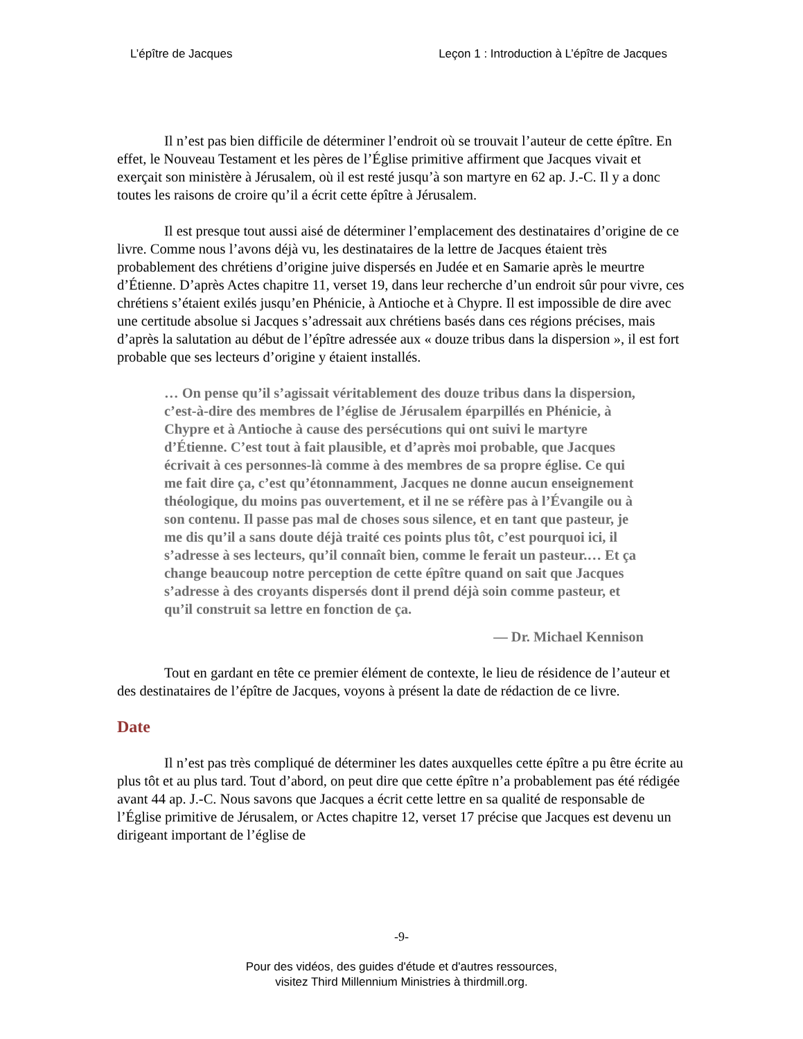L’épître de Jacques Leçon 1 : Introduction à L’épître de Jacques
Il n’est pas bien difficile de déterminer l’endroit où se trouvait l’auteur de cette épître. En effet, le Nouveau Testament et les pères de l’Église primitive affirment que Jacques vivait et exerçait son ministère à Jérusalem, où il est resté jusqu’à son martyre en 62 ap. J.-C. Il y a donc toutes les raisons de croire qu’il a écrit cette épître à Jérusalem.
Il est presque tout aussi aisé de déterminer l’emplacement des destinataires d’origine de ce livre. Comme nous l’avons déjà vu, les destinataires de la lettre de Jacques étaient très probablement des chrétiens d’origine juive dispersés en Judée et en Samarie après le meurtre d’Étienne. D’après Actes chapitre 11, verset 19, dans leur recherche d’un endroit sûr pour vivre, ces chrétiens s’étaient exilés jusqu’en Phénicie, à Antioche et à Chypre. Il est impossible de dire avec une certitude absolue si Jacques s’adressait aux chrétiens basés dans ces régions précises, mais d’après la salutation au début de l’épître adressée aux « douze tribus dans la dispersion », il est fort probable que ses lecteurs d’origine y étaient installés.
… On pense qu’il s’agissait véritablement des douze tribus dans la dispersion, c’est-à-dire des membres de l’église de Jérusalem éparpillés en Phénicie, à Chypre et à Antioche à cause des persécutions qui ont suivi le martyre d’Étienne. C’est tout à fait plausible, et d’après moi probable, que Jacques écrivait à ces personnes-là comme à des membres de sa propre église. Ce qui me fait dire ça, c’est qu’étonnamment, Jacques ne donne aucun enseignement théologique, du moins pas ouvertement, et il ne se réfère pas à l’Évangile ou à son contenu. Il passe pas mal de choses sous silence, et en tant que pasteur, je me dis qu’il a sans doute déjà traité ces points plus tôt, c’est pourquoi ici, il s’adresse à ses lecteurs, qu’il connaît bien, comme le ferait un pasteur.… Et ça change beaucoup notre perception de cette épître quand on sait que Jacques s’adresse à des croyants dispersés dont il prend déjà soin comme pasteur, et qu’il construit sa lettre en fonction de ça.
— Dr. Michael Kennison
Tout en gardant en tête ce premier élément de contexte, le lieu de résidence de l’auteur et des destinataires de l’épître de Jacques, voyons à présent la date de rédaction de ce livre.
Date
Il n’est pas très compliqué de déterminer les dates auxquelles cette épître a pu être écrite au plus tôt et au plus tard. Tout d’abord, on peut dire que cette épître n’a probablement pas été rédigée avant 44 ap. J.-C. Nous savons que Jacques a écrit cette lettre en sa qualité de responsable de l’Église primitive de Jérusalem, or Actes chapitre 12, verset 17 précise que Jacques est devenu un dirigeant important de l’église de
-9-
Pour des vidéos, des guides d'étude et d'autres ressources,
visitez Third Millennium Ministries à thirdmill.org.